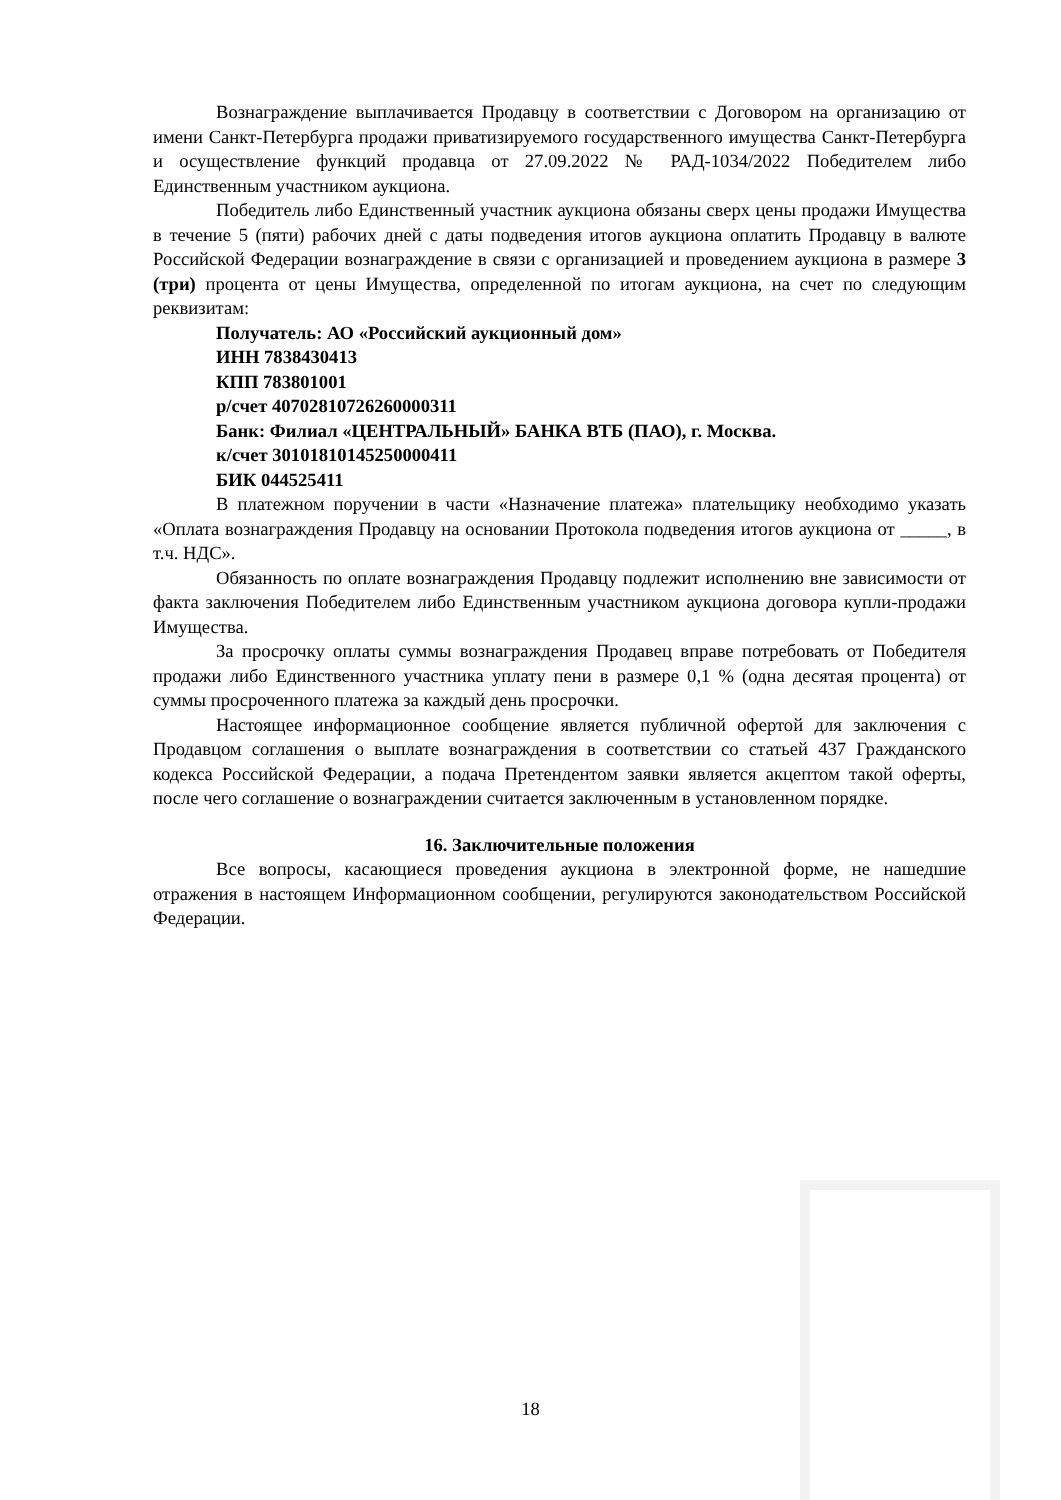Вознаграждение выплачивается Продавцу в соответствии с Договором на организацию от имени Санкт-Петербурга продажи приватизируемого государственного имущества Санкт-Петербурга и осуществление функций продавца от 27.09.2022 № РАД-1034/2022 Победителем либо Единственным участником аукциона.
Победитель либо Единственный участник аукциона обязаны сверх цены продажи Имущества в течение 5 (пяти) рабочих дней с даты подведения итогов аукциона оплатить Продавцу в валюте Российской Федерации вознаграждение в связи с организацией и проведением аукциона в размере 3 (три) процента от цены Имущества, определенной по итогам аукциона, на счет по следующим реквизитам:
Получатель: АО «Российский аукционный дом»
ИНН 7838430413
КПП 783801001
р/счет 40702810726260000311
Банк: Филиал «ЦЕНТРАЛЬНЫЙ» БАНКА ВТБ (ПАО), г. Москва.
к/счет 30101810145250000411
БИК 044525411
В платежном поручении в части «Назначение платежа» плательщику необходимо указать «Оплата вознаграждения Продавцу на основании Протокола подведения итогов аукциона от _____, в т.ч. НДС».
Обязанность по оплате вознаграждения Продавцу подлежит исполнению вне зависимости от факта заключения Победителем либо Единственным участником аукциона договора купли-продажи Имущества.
За просрочку оплаты суммы вознаграждения Продавец вправе потребовать от Победителя продажи либо Единственного участника уплату пени в размере 0,1 % (одна десятая процента) от суммы просроченного платежа за каждый день просрочки.
Настоящее информационное сообщение является публичной офертой для заключения с Продавцом соглашения о выплате вознаграждения в соответствии со статьей 437 Гражданского кодекса Российской Федерации, а подача Претендентом заявки является акцептом такой оферты, после чего соглашение о вознаграждении считается заключенным в установленном порядке.
16. Заключительные положения
Все вопросы, касающиеся проведения аукциона в электронной форме, не нашедшие отражения в настоящем Информационном сообщении, регулируются законодательством Российской Федерации.
18